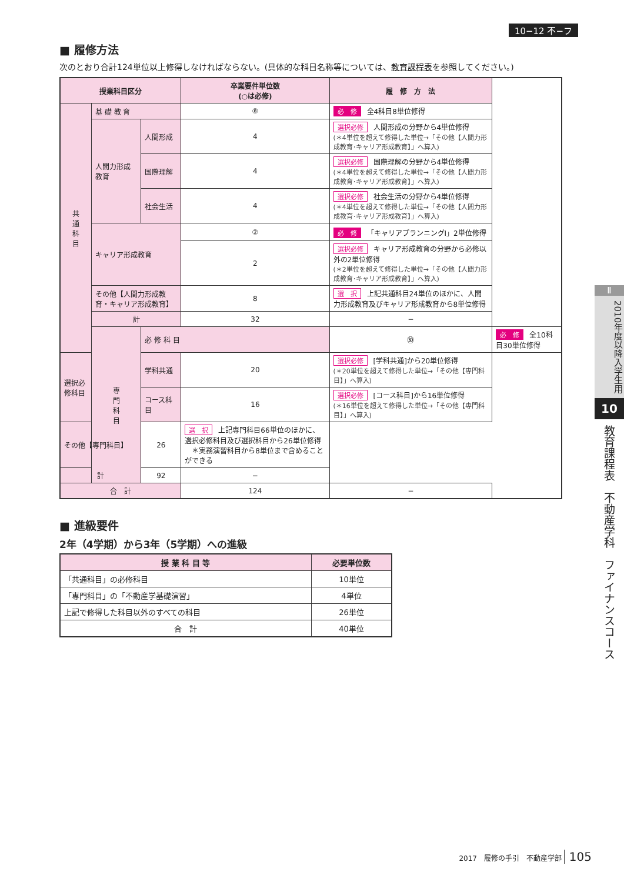10−12 不−フ
■ 履修方法
次のとおり合計124単位以上修得しなければならない。(具体的な科目名称等については、教育課程表を参照してください。)
| 授業科目区分 | | | 卒業要件単位数 (○は必修) | 履 修 方 法 | |
| --- | --- | --- | --- | --- | --- |
| 共 通 科 目 | 基 礎 教 育 | | ⑧ | 必 修 全4科目8単位修得 | |
| | 人間力形成教育 | 人間形成 | 4 | 選択必修 人間形成の分野から4単位修得 (＊4単位を超えて修得した単位→「その他【人間力形成教育･キャリア形成教育】」へ算入) | |
| | | 国際理解 | 4 | 選択必修 国際理解の分野から4単位修得 (＊4単位を超えて修得した単位→「その他【人間力形成教育･キャリア形成教育】」へ算入) | |
| | | 社会生活 | 4 | 選択必修 社会生活の分野から4単位修得 (＊4単位を超えて修得した単位→「その他【人間力形成教育･キャリア形成教育】」へ算入) | |
| | キャリア形成教育 | | ② | 必 修 「キャリアプランニングⅠ」2単位修得 | |
| | | | 2 | 選択必修 キャリア形成教育の分野から必修以外の2単位修得 (＊2単位を超えて修得した単位→「その他【人間力形成教育･キャリア形成教育】」へ算入) | |
| | その他【人間力形成教育・キャリア形成教育】 | | 8 | 選 択 上記共通科目24単位のほかに、人間力形成教育及びキャリア形成教育から8単位修得 | |
| | 計 | | 32 | − | |
| | 専 門 科 目 | 必 修 科 目 | | ㉚ | 必 修 全10科目30単位修得 |
| 選択必修科目 | | 学科共通 | 20 | 選択必修 [学科共通]から20単位修得 (＊20単位を超えて修得した単位→「その他【専門科目】」へ算入) | |
| | | コース科目 | 16 | 選択必修 [コース科目]から16単位修得 (＊16単位を超えて修得した単位→「その他【専門科目】」へ算入) | |
| その他【専門科目】 | | 26 | 選 択 上記専門科目66単位のほかに、選択必修科目及び選択科目から26単位修得 ＊実務演習科目から8単位まで含めることができる | | |
| 計 | | 92 | − | | |
| 合 計 | | | 124 | − | |
■ 進級要件
2年（4学期）から3年（5学期）への進級
| 授 業 科 目 等 | 必要単位数 |
| --- | --- |
| 「共通科目」の必修科目 | 10単位 |
| 「専門科目」の「不動産学基礎演習」 | 4単位 |
| 上記で修得した科目以外のすべての科目 | 26単位 |
| 合 計 | 40単位 |
Ⅱ
2010年度以降入学生用
10
教育課程表　不動産学科　ファイナンスコース
2017　履修の手引　不動産学部 105